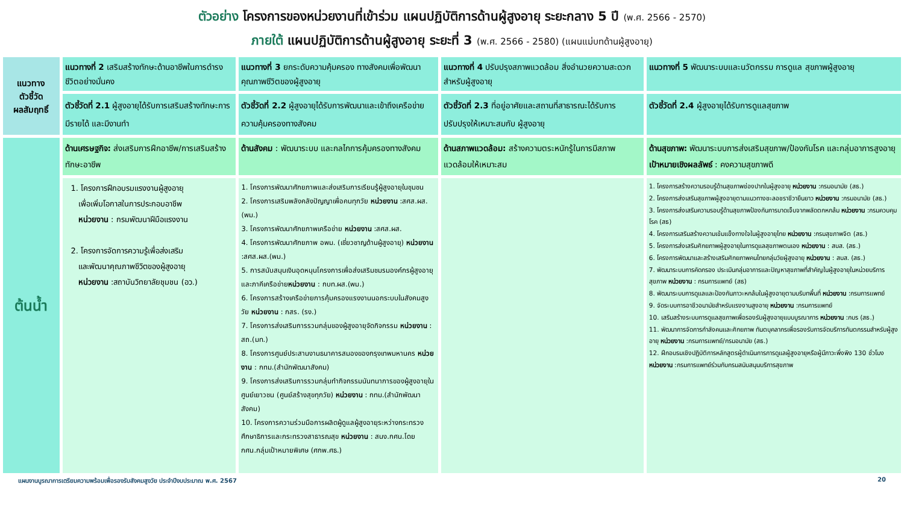ตัวอย่าง โครงการของหน่วยงานที่เข้าร่วม แผนปฏิบัติการด้านผู้สูงอายุ ระยะกลาง 5 ปี (พ.ศ. 2566 - 2570)
ภายใต้ แผนปฏิบัติการด้านผู้สูงอายุ ระยะที่ 3 (พ.ศ. 2566 - 2580) (แผนแม่บทด้านผู้สูงอายุ)
| แนวทาง ตัวชี้วัด ผลสัมฤทธิ์ | แนวทางที่ 2 เสริมสร้างทักษะด้านอาชีพในการดำรงชีวิตอย่างมั่นคง | แนวทางที่ 3 ยกระดับความคุ้มครอง ทางสังคมเพื่อพัฒนาคุณภาพชีวิตของผู้สูงอายุ | แนวทางที่ 4 ปรับปรุงสภาพแวดล้อม สิ่งอำนวยความสะดวกสำหรับผู้สูงอายุ | แนวทางที่ 5 พัฒนาระบบและนวัตกรรม การดูแล สุขภาพผู้สูงอายุ |
| | ตัวชี้วัดที่ 2.1 ผู้สูงอายุได้รับการเสริมสร้างทักษะการมีรายได้ และมีงานทำ | ตัวชี้วัดที่ 2.2 ผู้สูงอายุได้รับการพัฒนาและเข้าถึงเครือข่ายความคุ้มครองทางสังคม | ตัวชี้วัดที่ 2.3 ที่อยู่อาศัยและสถานที่สาธารณะได้รับการปรับปรุงให้เหมาะสมกับ ผู้สูงอายุ | ตัวชี้วัดที่ 2.4 ผู้สูงอายุได้รับการดูแลสุขภาพ |
| ต้นน้ำ | ด้านเศรษฐกิจ: ส่งเสริมการฝึกอาชีพ/การเสริมสร้างทักษะอาชีพ | ด้านสังคม : พัฒนาระบบ และกลไกการคุ้มครองทางสังคม | ด้านสภาพแวดล้อม: สร้างความตระหนักรู้ในการมีสภาพแวดล้อมให้เหมาะสม | ด้านสุขภาพ: พัฒนาระบบการส่งเสริมสุขภาพ/ป้องกันโรค และกลุ่มอาการสูงอายุ เป้าหมายเชิงผลลัพธ์ : คงความสุขภาพดี |
| | 1. โครงการฝึกอบรมแรงงานผู้สูงอายุ เพื่อเพิ่มโอกาสในการประกอบอาชีพ หน่วยงาน : กรมพัฒนาฝีมือแรงงาน 2. โครงการจัดการความรู้เพื่อส่งเสริม และพัฒนาคุณภาพชีวิตของผู้สูงอายุ หน่วยงาน :สถาบันวิทยาลัยชุมชน (อว.) | 1. โครงการพัฒนาศักยภาพและส่งเสริมการเรียนรู้ผู้สูงอายุในชุมชน 2. โครงการเสริมพลังคลังปัญญาเพื่อคนทุกวัย หน่วยงาน :สศส.ผส.(พม.) 3. โครงการพัฒนาศักยภาพเครือข่าย หน่วยงาน :สศส.ผส. 4. โครงการพัฒนาศักยภาพ อพม. (เชี่ยวชาญด้านผู้สูงอายุ) หน่วยงาน :สศส.ผส.(พม.) 5. การสนับสนุนเงินอุดหนุนโครงการเพื่อส่งเสริมชมรมองค์กรผู้สูงอายุและภาคีเครือข่าย หน่วยงาน : กบท.ผส.(พม.) 6. โครงการสร้างเครือข่ายการคุ้มครองแรงงานนอกระบบในสังคมสูงวัย หน่วยงาน : กสร. (รง.) 7. โครงการส่งเสริมการรวมกลุ่มของผู้สูงอายุจัดกิจกรรม หน่วยงาน : สถ.(มท.) 8. โครงการศูนย์ประสานงานธนาคารสมองของกรุงเทพมหานคร หน่วยงาน : กทม.(สำนักพัฒนาสังคม) 9. โครงการส่งเสริมการรวมกลุ่มทำกิจกรรมนันทนาการของผู้สูงอายุในศูนย์เยาวชน (ศูนย์สร้างสุขทุกวัย) หน่วยงาน : กทม.(สำนักพัฒนาสังคม) 10. โครงการความร่วมมือการผลิตผู้ดูแลผู้สูงอายุระหว่างกระทรวงศึกษาธิการและกระทรวงสาธารณสุข หน่วยงาน : สนง.กศน.โดย กศน.กลุ่มเป้าหมายพิเศษ (ศกพ.ศธ.) | | 1. โครงการสร้างความรอบรู้ด้านสุขภาพช่องปากในผู้สูงอายุ หน่วยงาน :กรมอนามัย (สธ.) 2. โครงการส่งเสริมสุขภาพผู้สูงอายุตามแนวทางชะลอชราชีวายืนยาว หน่วยงาน :กรมอนามัย (สธ.) 3. โครงการส่งเสริมความรอบรู้ด้านสุขภาพป้องกันการบาดเจ็บจากพลัดตกหกล้ม หน่วยงาน :กรมควบคุมโรค (สธ) 4. โครงการเสริมสร้างความเข้มแข็งทางใจในผู้สูงอายุไทย หน่วยงาน :กรมสุขภาพจิต (สธ.) 5. โครงการส่งเสริมศักยภาพผู้สูงอายุในการดูแลสุขภาพตนเอง หน่วยงาน : สบส. (สธ.) 6. โครงการพัฒนาและสร้างเสริมศักยภาพคนไทยกลุ่มวัยผู้สูงอายุ หน่วยงาน : สบส. (สธ.) 7. พัฒนาระบบการคัดกรอง ประเมินกลุ่มอาการและปัญหาสุขภาพที่สำคัญในผู้สูงอายุในหน่วยบริการสุขภาพ หน่วยงาน : กรมการแพทย์ (สธ) 8. พัฒนาระบบการดูแลและป้องกันภาวะหกล้มในผู้สูงอายุตามบริบทพื้นที่ หน่วยงาน :กรมการแพทย์ 9. จัดระบบการอาชีวอนามัยสำหรับแรงงานสูงอายุ หน่วยงาน :กรมการแพทย์ 10. เสริมสร้างระบบการดูแลสุขภาพเพื่อรองรับผู้สูงอายุแบบบูรณาการ หน่วยงาน :กบร (สธ.) 11. พัฒนาการจัดการกำลังคนและศักยภาพ ทันตบุคลากรเพื่อรองรับการจัดบริการทันตกรรมสำหรับผู้สูงอายุ หน่วยงาน :กรมการแพทย์/กรมอนามัย (สธ.) 12. ฝึกอบรมเชิงปฏิบัติการหลักสูตรผู้ดำเนินการการดูแลผู้สูงอายุหรือผู้มีภาวะพึ่งพิง 130 ชั่วโมง หน่วยงาน :กรมการแพทย์ร่วมกับกรมสนับสนุนบริการสุขภาพ |
แผนงานบูรณาการเตรียมความพร้อมเพื่อรองรับสังคมสูงวัย ประจำปีงบประมาณ พ.ศ. 2567 20